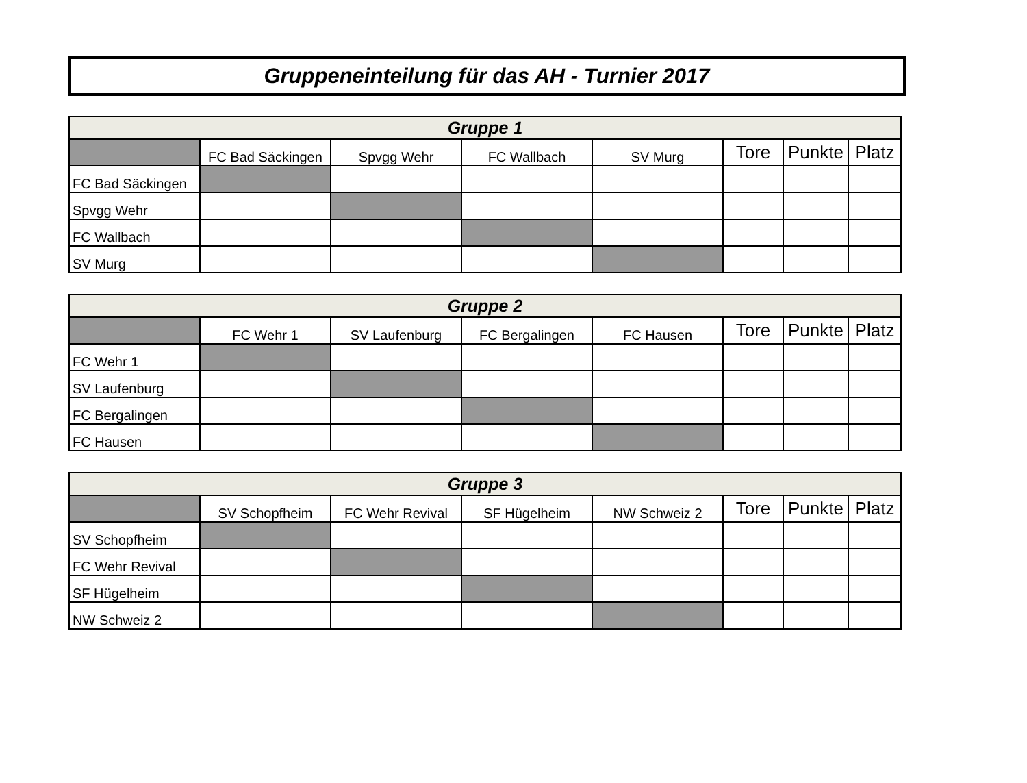Gruppeneinteilung für das AH - Turnier 2017
| Gruppe 1 | | | | | | | |
| --- | --- | --- | --- | --- | --- | --- | --- |
| | FC Bad Säckingen | Spvgg Wehr | FC Wallbach | SV Murg | Tore | Punkte | Platz |
| FC Bad Säckingen | | | | | | | |
| Spvgg Wehr | | | | | | | |
| FC Wallbach | | | | | | | |
| SV Murg | | | | | | | |
| Gruppe 2 | | | | | | | |
| --- | --- | --- | --- | --- | --- | --- | --- |
| | FC Wehr 1 | SV Laufenburg | FC Bergalingen | FC Hausen | Tore | Punkte | Platz |
| FC Wehr 1 | | | | | | | |
| SV Laufenburg | | | | | | | |
| FC Bergalingen | | | | | | | |
| FC Hausen | | | | | | | |
| Gruppe 3 | | | | | | | |
| --- | --- | --- | --- | --- | --- | --- | --- |
| | SV Schopfheim | FC Wehr Revival | SF Hügelheim | NW Schweiz 2 | Tore | Punkte | Platz |
| SV Schopfheim | | | | | | | |
| FC Wehr Revival | | | | | | | |
| SF Hügelheim | | | | | | | |
| NW Schweiz 2 | | | | | | | |